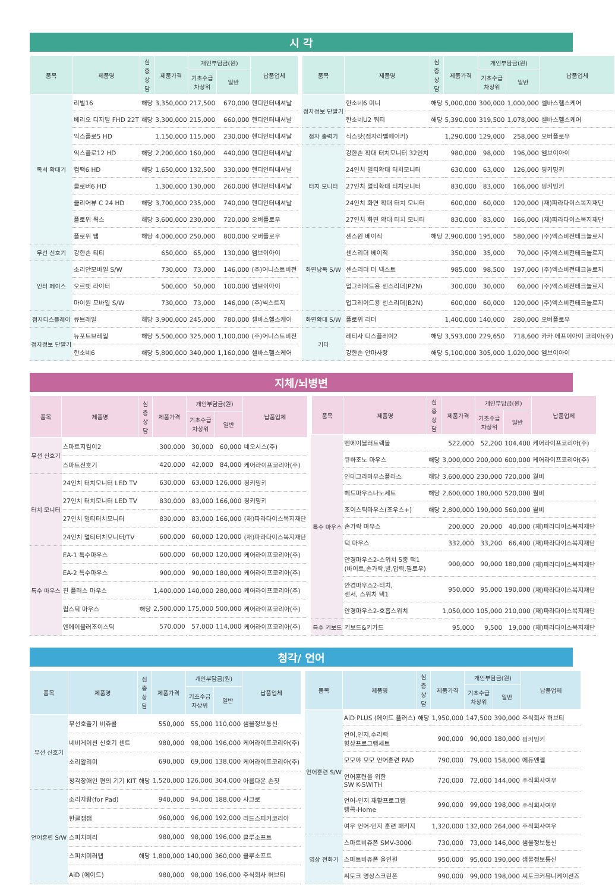시 각
| 품목 | 제품명 | 심층상담 | 제품가격 | 개인부담금(원) | | 납품업체 |
| --- | --- | --- | --- | --- | --- | --- |
| | | | | 기초수급차상위 | 일반 | |
| 독서 확대기 | 리빌16 | 해당 | 3,350,000 | 217,500 | 670,000 | 헨디인터내셔날 |
| | 베리오 디지털 FHD 22T | 해당 | 3,300,000 | 215,000 | 660,000 | 헨디인터내셔날 |
| | 익스플로5 HD | | 1,150,000 | 115,000 | 230,000 | 헨디인터내셔날 |
| | 익스플로12 HD | 해당 | 2,200,000 | 160,000 | 440,000 | 헨디인터내셔날 |
| | 컴팩6 HD | 해당 | 1,650,000 | 132,500 | 330,000 | 헨디인터내셔날 |
| | 클로버6 HD | | 1,300,000 | 130,000 | 260,000 | 헨디인터내셔날 |
| | 클리어뷰 C 24 HD | 해당 | 3,700,000 | 235,000 | 740,000 | 헨디인터내셔날 |
| | 플로위 웍스 | 해당 | 3,600,000 | 230,000 | 720,000 | 오버플로우 |
| | 플로위 탭 | 해당 | 4,000,000 | 250,000 | 800,000 | 오버플로우 |
| 무선 신호기 | 강한손 티티 | | 650,000 | 65,000 | 130,000 | 엠브이아이 |
| 인터 페이스 | 소리안모바일 S/W | | 730,000 | 73,000 | 146,000 | (주)어니스트비전 |
| | 오르빗 라이터 | | 500,000 | 50,000 | 100,000 | 엠브이아이 |
| | 마이원 모바일 S/W | | 730,000 | 73,000 | 146,000 | (주)넥스트지 |
| 점자디스플레이 | 큐브레일 | 해당 | 3,900,000 | 245,000 | 780,000 | 셀바스헬스케어 |
| 점자정보 단말기 | 뉴포트브레일 | 해당 | 5,500,000 | 325,000 | 1,100,000 | (주)어니스트비전 |
| | 한소네6 | 해당 | 5,800,000 | 340,000 | 1,160,000 | 셀바스헬스케어 |
| 품목 | 제품명 | 심층상담 | 제품가격 | 개인부담금(원) | | 납품업체 |
| --- | --- | --- | --- | --- | --- | --- |
| | | | | 기초수급차상위 | 일반 | |
| 점자정보 단말기 | 한소네6 미니 | 해당 | 5,000,000 | 300,000 | 1,000,000 | 셀바스헬스케어 |
| | 한소네U2 쿼티 | 해당 | 5,390,000 | 319,500 | 1,078,000 | 셀바스헬스케어 |
| 점자 출력기 | 식스닷(점자라벨메이커) | | 1,290,000 | 129,000 | 258,000 | 오버플로우 |
| 터치 모니터 | 강한손 확대 터치모니터 32인치 | | 980,000 | 98,000 | 196,000 | 엠브이아이 |
| | 24인치 멀티확대 터치모니터 | | 630,000 | 63,000 | 126,000 | 핑키밍키 |
| | 27인치 멀티확대 터치모니터 | | 830,000 | 83,000 | 166,000 | 핑키밍키 |
| | 24인치 화면 확대 터치 모니터 | | 600,000 | 60,000 | 120,000 | (재)파라다이스복지재단 |
| | 27인치 화면 확대 터치 모니터 | | 830,000 | 83,000 | 166,000 | (재)파라다이스복지재단 |
| 화면낭독 S/W | 센스원 베이직 | 해당 | 2,900,000 | 195,000 | 580,000 | (주)엑스비전테크놀로지 |
| | 센스리더 베이직 | | 350,000 | 35,000 | 70,000 | (주)엑스비전테크놀로지 |
| | 센스리더 더 넥스트 | | 985,000 | 98,500 | 197,000 | (주)엑스비전테크놀로지 |
| | 업그레이드용 센스리더(P2N) | | 300,000 | 30,000 | 60,000 | (주)엑스비전테크놀로지 |
| | 업그레이드용 센스리더(B2N) | | 600,000 | 60,000 | 120,000 | (주)엑스비전테크놀로지 |
| 화면확대 S/W | 플로위 리더 | | 1,400,000 | 140,000 | 280,000 | 오버플로우 |
| 기타 | 레티사 디스플레이2 | 해당 | 3,593,000 | 229,650 | 718,600 | 카카 에프이아이 코리아(주) |
| | 강한손 안마사랑 | 해당 | 5,100,000 | 305,000 | 1,020,000 | 엠브이아이 |
지체/뇌병변
| 품목 | 제품명 | 심층상담 | 제품가격 | 개인부담금(원) | | 납품업체 |
| --- | --- | --- | --- | --- | --- | --- |
| | | | | 기초수급차상위 | 일반 | |
| 무선 신호기 | 스마트지킴이2 | | 300,000 | 30,000 | 60,000 | 네오시스(주) |
| | 스마트신호기 | | 420,000 | 42,000 | 84,000 | 케어라이프코리아(주) |
| 터치 모니터 | 24인치 터치모니터 LED TV | | 630,000 | 63,000 | 126,000 | 핑키밍키 |
| | 27인치 터치모니터 LED TV | | 830,000 | 83,000 | 166,000 | 핑키밍키 |
| | 27인치 멀티터치모니터 | | 830,000 | 83,000 | 166,000 | (재)파라다이스복지재단 |
| | 24인치 멀티터치모니터/TV | | 600,000 | 60,000 | 120,000 | (재)파라다이스복지재단 |
| 특수 마우스 | EA-1 특수마우스 | | 600,000 | 60,000 | 120,000 | 케어라이프코리아(주) |
| | EA-2 특수마우스 | | 900,000 | 90,000 | 180,000 | 케어라이프코리아(주) |
| | 친 플러스 마우스 | | 1,400,000 | 140,000 | 280,000 | 케어라이프코리아(주) |
| | 립스틱 마우스 | 해당 | 2,500,000 | 175,000 | 500,000 | 케어라이프코리아(주) |
| | 엔에이블러조이스틱 | | 570,000 | 57,000 | 114,000 | 케어라이프코리아(주) |
| 품목 | 제품명 | 심층상담 | 제품가격 | 개인부담금(원) | | 납품업체 |
| --- | --- | --- | --- | --- | --- | --- |
| | | | | 기초수급차상위 | 일반 | |
| 특수 마우스 | 엔에이블러트랙볼 | | 522,000 | 52,200 | 104,400 | 케어라이프코리아(주) |
| | 큐하조노 마우스 | 해당 | 3,000,000 | 200,000 | 600,000 | 케어라이프코리아(주) |
| | 인테그라마우스플러스 | 해당 | 3,600,000 | 230,000 | 720,000 | 월비 |
| | 헤드마우스나노세트 | 해당 | 2,600,000 | 180,000 | 520,000 | 월비 |
| | 조이스틱마우스(조우스+) | 해당 | 2,800,000 | 190,000 | 560,000 | 월비 |
| | 손가락 마우스 | | 200,000 | 20,000 | 40,000 | (재)파라다이스복지재단 |
| | 턱 마우스 | | 332,000 | 33,200 | 66,400 | (재)파라다이스복지재단 |
| | 안경마우스2-스위치 5종 택1 (바이트,손가락,발,압력,필로우) | | 900,000 | 90,000 | 180,000 | (재)파라다이스복지재단 |
| | 안경마우스2-터치, 센서, 스위치 택1 | | 950,000 | 95,000 | 190,000 | (재)파라다이스복지재단 |
| | 안경마우스2-호흡스위치 | | 1,050,000 | 105,000 | 210,000 | (재)파라다이스복지재단 |
| 특수 키보드 | 키보드&키가드 | | 95,000 | 9,500 | 19,000 | (재)파라다이스복지재단 |
청각/ 언어
| 품목 | 제품명 | 심층상담 | 제품가격 | 개인부담금(원) | | 납품업체 |
| --- | --- | --- | --- | --- | --- | --- |
| | | | | 기초수급차상위 | 일반 | |
| 무선 신호기 | 무선호출기 비쥬콜 | | 550,000 | 55,000 | 110,000 | 샘물정보통신 |
| | 네비게이션 신호기 센트 | | 980,000 | 98,000 | 196,000 | 케어라이프코리아(주) |
| | 소리알리미 | | 690,000 | 69,000 | 138,000 | 케어라이프코리아(주) |
| | 청각장애인 편의 기기 KIT | 해당 | 1,520,000 | 126,000 | 304,000 | 아름다운 손짓 |
| 언어훈련 S/W | 소리자람(for Pad) | | 940,000 | 94,000 | 188,000 | 샤크로 |
| | 한글잼잼 | | 960,000 | 96,000 | 192,000 | 리드스피커코리아 |
| | 스피치미러 | | 980,000 | 98,000 | 196,000 | 클루소프트 |
| | 스피치미러탭 | 해당 | 1,800,000 | 140,000 | 360,000 | 클루소프트 |
| | AiD (에이드) | | 980,000 | 98,000 | 196,000 | 주식회사 허브티 |
| 품목 | 제품명 | 심층상담 | 제품가격 | 개인부담금(원) | | 납품업체 |
| --- | --- | --- | --- | --- | --- | --- |
| | | | | 기초수급차상위 | 일반 | |
| 언어훈련 S/W | AiD PLUS (에이드 플러스) | 해당 | 1,950,000 | 147,500 | 390,000 | 주식회사 허브티 |
| | 언어,인지,수리력 향상프로그램세트 | | 900,000 | 90,000 | 180,000 | 핑키밍키 |
| | 모모야 모모 언어훈련 PAD | | 790,000 | 79,000 | 158,000 | 에듀엔젤 |
| | 언어훈련을 위한 SW K-SWITH | | 720,000 | 72,000 | 144,000 | 주식회사여우 |
| | 언어-인지 재활프로그램 랭콕-Home | | 990,000 | 99,000 | 198,000 | 주식회사여우 |
| | 여우 언어-인지 훈련 패키지 | | 1,320,000 | 132,000 | 264,000 | 주식회사여우 |
| 영상 전화기 | 스마트비쥬폰 SMV-3000 | | 730,000 | 73,000 | 146,000 | 샘물정보통신 |
| | 스마트비쥬폰 올인원 | | 950,000 | 95,000 | 190,000 | 샘물정보통신 |
| | 씨토크 영상스크린폰 | | 990,000 | 99,000 | 198,000 | 씨토크커뮤니케이션즈 |